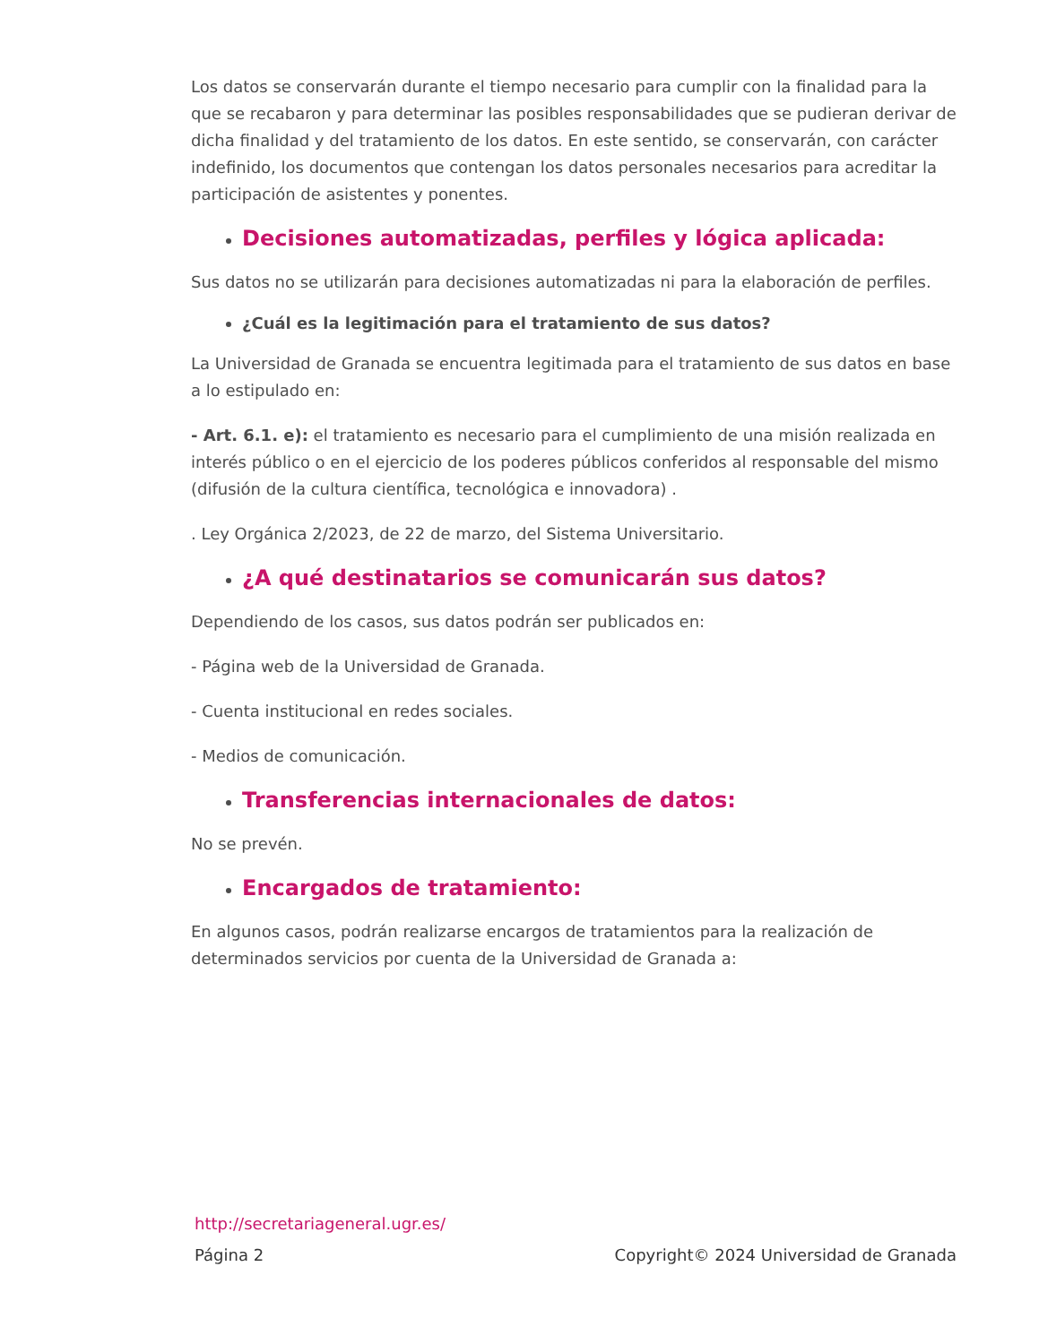Los datos se conservarán durante el tiempo necesario para cumplir con la finalidad para la que se recabaron y para determinar las posibles responsabilidades que se pudieran derivar de dicha finalidad y del tratamiento de los datos. En este sentido, se conservarán, con carácter indefinido, los documentos que contengan los datos personales necesarios para acreditar la participación de asistentes y ponentes.
Decisiones automatizadas, perfiles y lógica aplicada:
Sus datos no se utilizarán para decisiones automatizadas ni para la elaboración de perfiles.
¿Cuál es la legitimación para el tratamiento de sus datos?
La Universidad de Granada se encuentra legitimada para el tratamiento de sus datos en base a lo estipulado en:
- Art. 6.1. e): el tratamiento es necesario para el cumplimiento de una misión realizada en interés público o en el ejercicio de los poderes públicos conferidos al responsable del mismo (difusión de la cultura científica, tecnológica e innovadora) .
. Ley Orgánica 2/2023, de 22 de marzo, del Sistema Universitario.
¿A qué destinatarios se comunicarán sus datos?
Dependiendo de los casos, sus datos podrán ser publicados en:
- Página web de la Universidad de Granada.
- Cuenta institucional en redes sociales.
- Medios de comunicación.
Transferencias internacionales de datos:
No se prevén.
Encargados de tratamiento:
En algunos casos, podrán realizarse encargos de tratamientos para la realización de determinados servicios por cuenta de la Universidad de Granada a:
http://secretariageneral.ugr.es/
Página 2 Copyright© 2024 Universidad de Granada